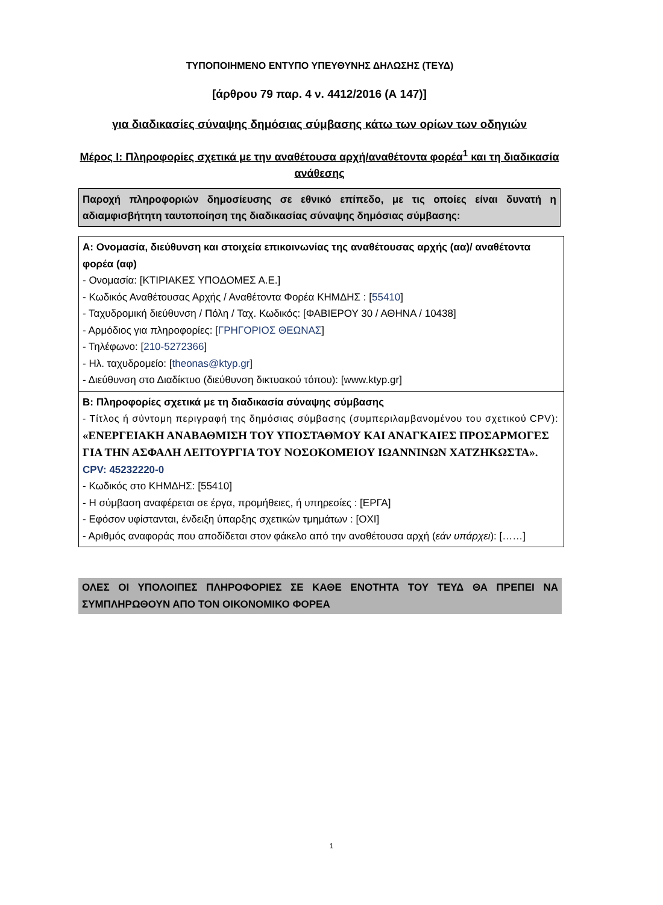ΤΥΠΟΠΟΙΗΜΕΝΟ ΕΝΤΥΠΟ ΥΠΕΥΘΥΝΗΣ ΔΗΛΩΣΗΣ (ΤΕΥΔ)
[άρθρου 79 παρ. 4 ν. 4412/2016 (Α 147)]
για διαδικασίες σύναψης δημόσιας σύμβασης κάτω των ορίων των οδηγιών
Μέρος Ι: Πληροφορίες σχετικά με την αναθέτουσα αρχή/αναθέτοντα φορέα<sup>1</sup> και τη διαδικασία ανάθεσης
Παροχή πληροφοριών δημοσίευσης σε εθνικό επίπεδο, με τις οποίες είναι δυνατή η αδιαμφισβήτητη ταυτοποίηση της διαδικασίας σύναψης δημόσιας σύμβασης:
| Α: Ονομασία, διεύθυνση και στοιχεία επικοινωνίας της αναθέτουσας αρχής (αα)/ αναθέτοντα φορέα (αφ) - Ονομασία: [ΚΤΙΡΙΑΚΕΣ ΥΠΟΔΟΜΕΣ Α.Ε.] - Κωδικός Αναθέτουσας Αρχής / Αναθέτοντα Φορέα ΚΗΜΔΗΣ : [ 55410 ] - Ταχυδρομική διεύθυνση / Πόλη / Ταχ. Κωδικός: [ΦΑΒΙΕΡΟΥ 30 / ΑΘΗΝΑ / 10438] - Αρμόδιος για πληροφορίες: [ ΓΡΗΓΟΡΙΟΣ ΘΕΩΝΑΣ ] - Τηλέφωνο: [ 210-5272366 ] - Ηλ. ταχυδρομείο: [ theonas@ktyp.gr ] - Διεύθυνση στο Διαδίκτυο (διεύθυνση δικτυακού τόπου): [www.ktyp.gr] |
| Β: Πληροφορίες σχετικά με τη διαδικασία σύναψης σύμβασης - Τίτλος ή σύντομη περιγραφή της δημόσιας σύμβασης (συμπεριλαμβανομένου του σχετικού CPV): «ΕΝΕΡΓΕΙΑΚΗ ΑΝΑΒΑΘΜΙΣΗ ΤΟΥ ΥΠΟΣΤΑΘΜΟΥ ΚΑΙ ΑΝΑΓΚΑΙΕΣ ΠΡΟΣΑΡΜΟΓΕΣ ΓΙΑ ΤΗΝ ΑΣΦΑΛΗ ΛΕΙΤΟΥΡΓΙΑ ΤΟΥ ΝΟΣΟΚΟΜΕΙΟΥ ΙΩΑΝΝΙΝΩΝ ΧΑΤΖΗΚΩΣΤΑ». CPV: 45232220-0 - Κωδικός στο ΚΗΜΔΗΣ: [55410] - Η σύμβαση αναφέρεται σε έργα, προμήθειες, ή υπηρεσίες : [ΕΡΓΑ] - Εφόσον υφίστανται, ένδειξη ύπαρξης σχετικών τμημάτων : [ΟΧΙ] - Αριθμός αναφοράς που αποδίδεται στον φάκελο από την αναθέτουσα αρχή ( εάν υπάρχει ): [……] |
ΟΛΕΣ ΟΙ ΥΠΟΛΟΙΠΕΣ ΠΛΗΡΟΦΟΡΙΕΣ ΣΕ ΚΑΘΕ ΕΝΟΤΗΤΑ ΤΟΥ ΤΕΥΔ ΘΑ ΠΡΕΠΕΙ ΝΑ ΣΥΜΠΛΗΡΩΘΟΥΝ ΑΠΟ ΤΟΝ ΟΙΚΟΝΟΜΙΚΟ ΦΟΡΕΑ
1